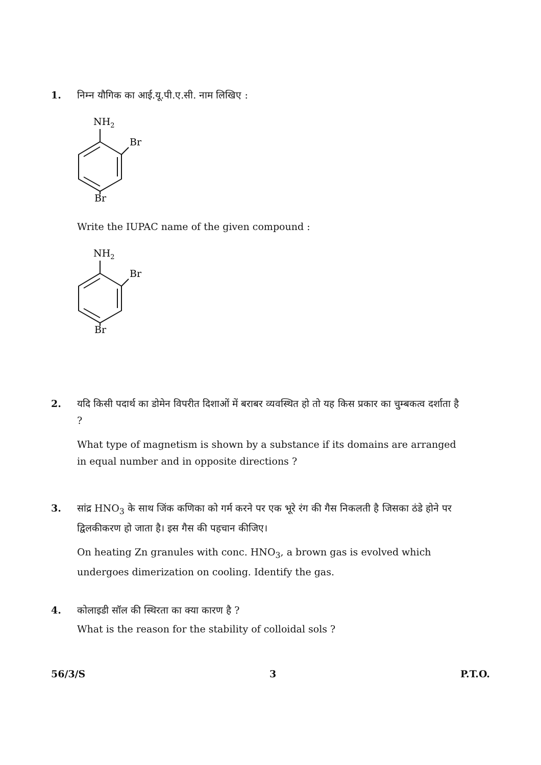1.
निम्न यौगिक का आई.यू.पी.ए.सी. नाम लिखिए :
NH2
Br
Br
Write the IUPAC name of the given compound :
NH2
Br
Br
2.
यदि किसी पदार्थ का डोमेन विपरीत दिशाओं में बराबर व्यवस्थित हो तो यह किस प्रकार का चुम्बकत्व दर्शाता है ?
What type of magnetism is shown by a substance if its domains are arranged in equal number and in opposite directions ?
3.
सांद्र HNO<sub>3</sub> के साथ जिंक कणिका को गर्म करने पर एक भूरे रंग की गैस निकलती है जिसका ठंडे होने पर द्विलकीकरण हो जाता है। इस गैस की पहचान कीजिए।
On heating Zn granules with conc. HNO<sub>3</sub>, a brown gas is evolved which undergoes dimerization on cooling. Identify the gas.
4.
कोलाइडी सॉल की स्थिरता का क्या कारण है ?
What is the reason for the stability of colloidal sols ?
56/3/S 3 P.T.O.